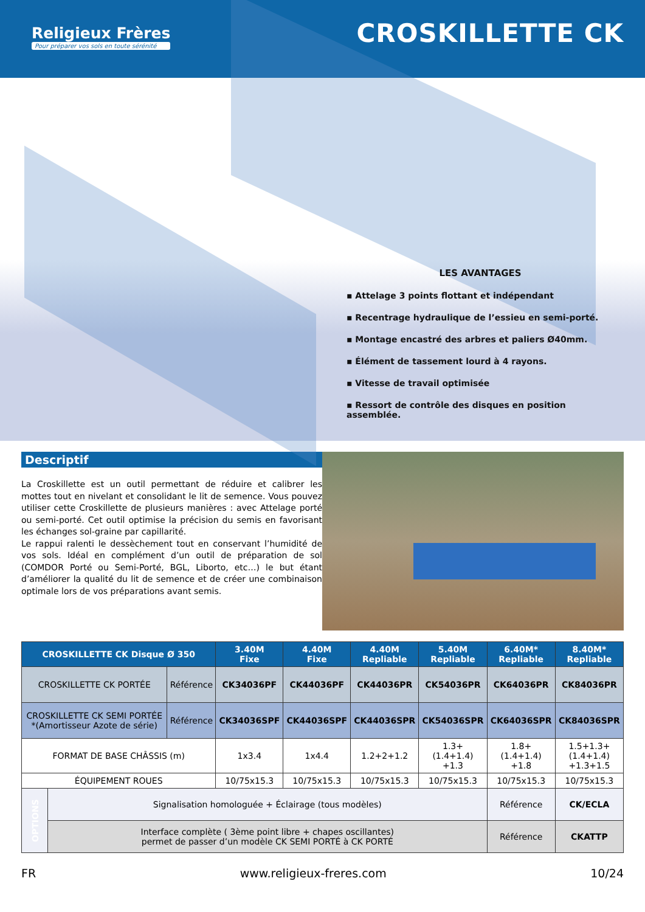Religieux Frères
Pour préparer vos sols en toute sérénité
CROSKILLETTE CK
LES AVANTAGES
▪ Attelage 3 points flottant et indépendant
▪ Recentrage hydraulique de l’essieu en semi-porté.
▪ Montage encastré des arbres et paliers Ø40mm.
▪ Élément de tassement lourd à 4 rayons.
▪ Vitesse de travail optimisée
▪ Ressort de contrôle des disques en position assemblée.
Descriptif
La Croskillette est un outil permettant de réduire et calibrer les mottes tout en nivelant et consolidant le lit de semence. Vous pouvez utiliser cette Croskillette de plusieurs manières : avec Attelage porté ou semi-porté. Cet outil optimise la précision du semis en favorisant les échanges sol-graine par capillarité.
Le rappui ralenti le dessèchement tout en conservant l’humidité de vos sols. Idéal en complément d’un outil de préparation de sol (COMDOR Porté ou Semi-Porté, BGL, Liborto, etc…) le but étant d’améliorer la qualité du lit de semence et de créer une combinaison optimale lors de vos préparations avant semis.
| CROSKILLETTE CK Disque Ø 350 | | | 3.40M Fixe | 4.40M Fixe | 4.40M Repliable | 5.40M Repliable | 6.40M* Repliable | 8.40M* Repliable |
| --- | --- | --- | --- | --- | --- | --- | --- | --- |
| CROSKILLETTE CK PORTÉE | | Référence | CK34036PF | CK44036PF | CK44036PR | CK54036PR | CK64036PR | CK84036PR |
| CROSKILLETTE CK SEMI PORTÉE *(Amortisseur Azote de série) | | Référence | CK34036SPF | CK44036SPF | CK44036SPR | CK54036SPR | CK64036SPR | CK84036SPR |
| FORMAT DE BASE CHÂSSIS (m) | | | 1x3.4 | 1x4.4 | 1.2+2+1.2 | 1.3+ (1.4+1.4) +1.3 | 1.8+ (1.4+1.4) +1.8 | 1.5+1.3+ (1.4+1.4) +1.3+1.5 |
| ÉQUIPEMENT ROUES | | | 10/75x15.3 | 10/75x15.3 | 10/75x15.3 | 10/75x15.3 | 10/75x15.3 | 10/75x15.3 |
| OPTIONS | Signalisation homologuée + Éclairage (tous modèles) | | | | | | Référence | CK/ECLA |
| | Interface complète ( 3ème point libre + chapes oscillantes) permet de passer d’un modèle CK SEMI PORTÉ à CK PORTÉ | | | | | | Référence | CKATTP |
FR www.religieux-freres.com 10/24